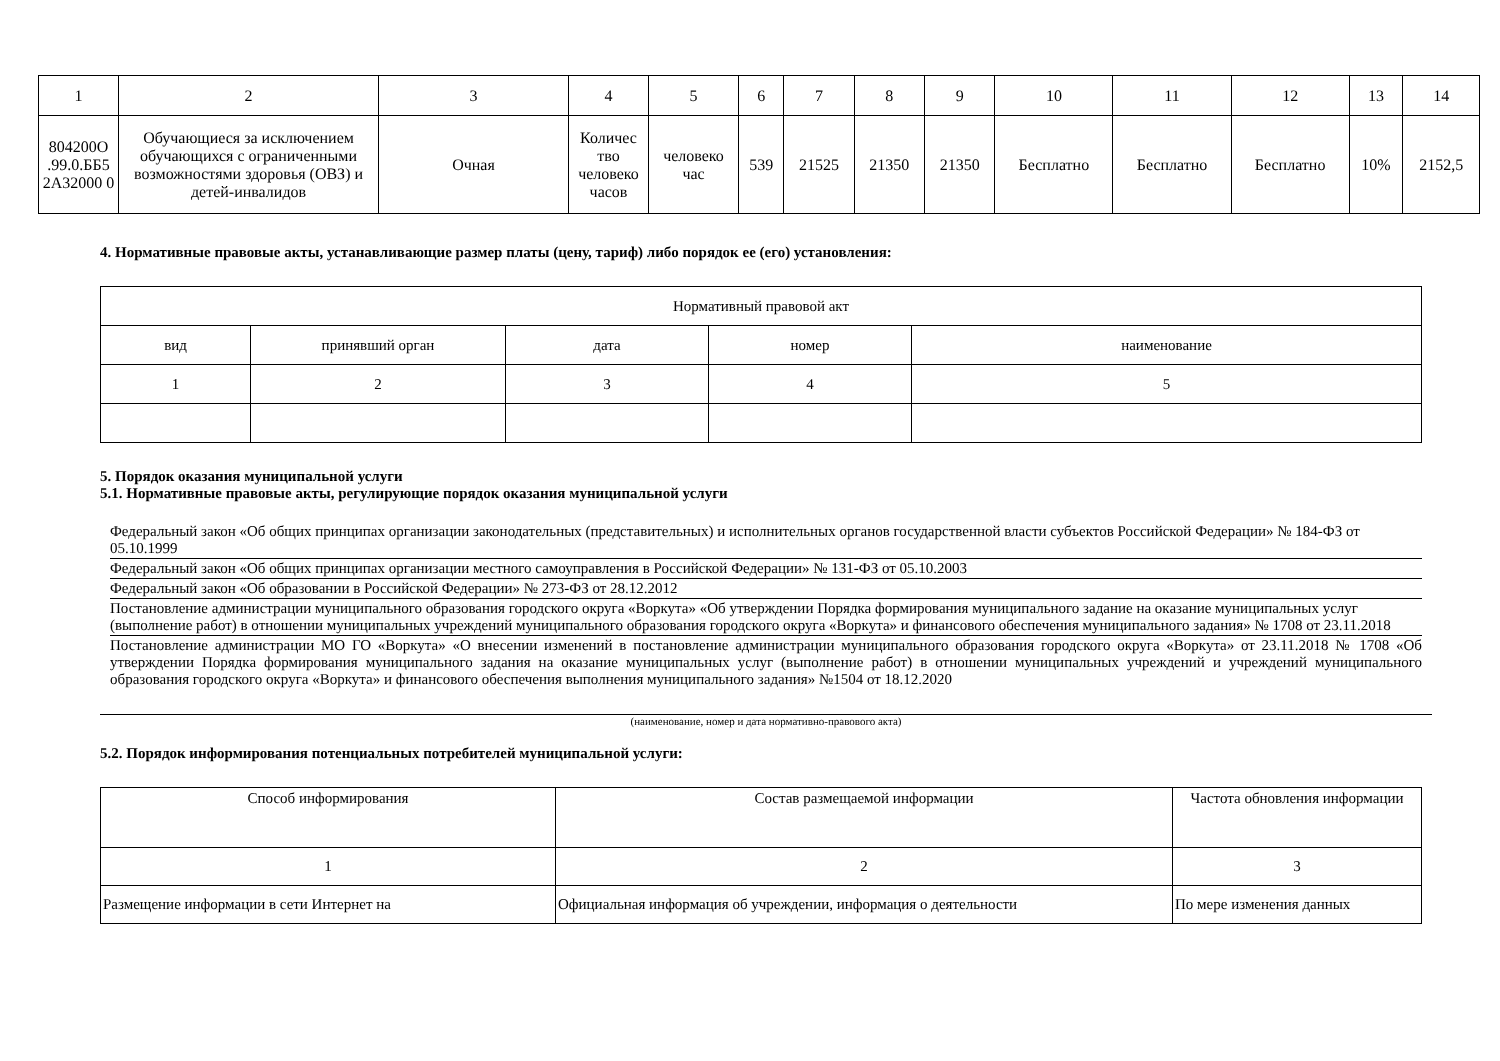| 1 | 2 | 3 | 4 | 5 | 6 | 7 | 8 | 9 | 10 | 11 | 12 | 13 | 14 |
| 804200О .99.0.ББ5 2А32000 0 | Обучающиеся за исключением обучающихся с ограниченными возможностями здоровья (ОВЗ) и детей-инвалидов | Очная | Количес тво человеко часов | человеко час | 539 | 21525 | 21350 | 21350 | Бесплатно | Бесплатно | Бесплатно | 10% | 2152,5 |
4. Нормативные правовые акты, устанавливающие размер платы (цену, тариф) либо порядок ее (его) установления:
| Нормативный правовой акт | | | | |
| вид | принявший орган | дата | номер | наименование |
| 1 | 2 | 3 | 4 | 5 |
5. Порядок оказания муниципальной услуги
5.1. Нормативные правовые акты, регулирующие порядок оказания муниципальной услуги
Федеральный закон «Об общих принципах организации законодательных (представительных) и исполнительных органов государственной власти субъектов Российской Федерации» № 184-ФЗ от 05.10.1999
Федеральный закон «Об общих принципах организации местного самоуправления в Российской Федерации» № 131-ФЗ от 05.10.2003
Федеральный закон «Об образовании в Российской Федерации» № 273-ФЗ от 28.12.2012
Постановление администрации муниципального образования городского округа «Воркута» «Об утверждении Порядка формирования муниципального задание на оказание муниципальных услуг (выполнение работ) в отношении муниципальных учреждений муниципального образования городского округа «Воркута» и финансового обеспечения муниципального задания» № 1708 от 23.11.2018
Постановление администрации МО ГО «Воркута» «О внесении изменений в постановление администрации муниципального образования городского округа «Воркута» от 23.11.2018 № 1708 «Об утверждении Порядка формирования муниципального задания на оказание муниципальных услуг (выполнение работ) в отношении муниципальных учреждений и учреждений муниципального образования городского округа «Воркута» и финансового обеспечения выполнения муниципального задания» №1504 от 18.12.2020
(наименование, номер и дата нормативно-правового акта)
5.2. Порядок информирования потенциальных потребителей муниципальной услуги:
| Способ информирования | Состав размещаемой информации | Частота обновления информации |
| 1 | 2 | 3 |
| Размещение информации в сети Интернет на | Официальная информация об учреждении, информация о деятельности | По мере изменения данных |